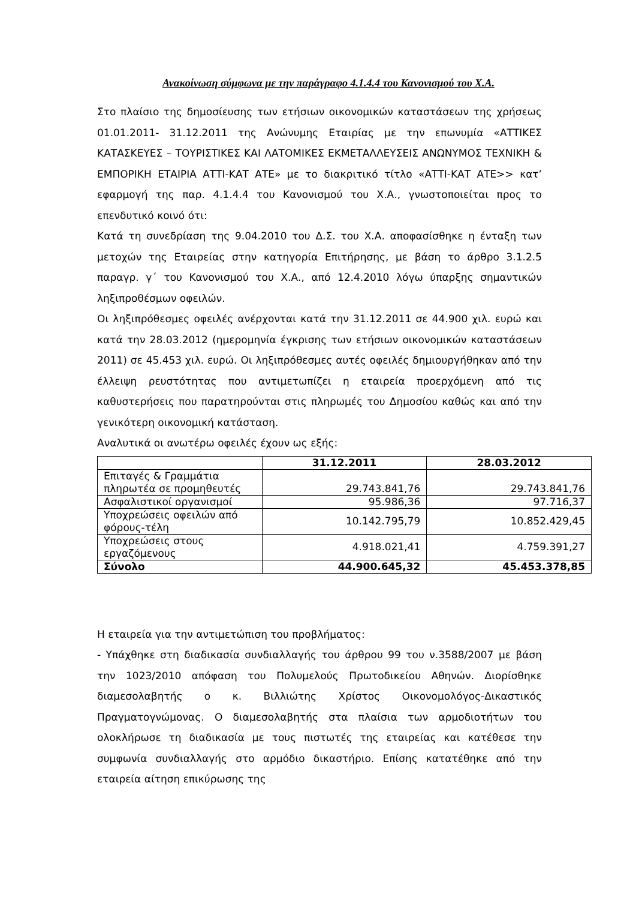Ανακοίνωση σύμφωνα με την παράγραφο 4.1.4.4 του Κανονισμού του Χ.Α.
Στο πλαίσιο της δημοσίευσης των ετήσιων οικονομικών καταστάσεων της χρήσεως 01.01.2011- 31.12.2011 της Ανώνυμης Εταιρίας με την επωνυμία «ΑΤΤΙΚΕΣ ΚΑΤΑΣΚΕΥΕΣ – ΤΟΥΡΙΣΤΙΚΕΣ ΚΑΙ ΛΑΤΟΜΙΚΕΣ ΕΚΜΕΤΑΛΛΕΥΣΕΙΣ ΑΝΩΝΥΜΟΣ ΤΕΧΝΙΚΗ & ΕΜΠΟΡΙΚΗ ΕΤΑΙΡΙΑ ΑΤΤΙ-ΚΑΤ ΑΤΕ» με το διακριτικό τίτλο «ΑΤΤΙ-ΚΑΤ ΑΤΕ>> κατ’ εφαρμογή της παρ. 4.1.4.4 του Κανονισμού του Χ.Α., γνωστοποιείται προς το επενδυτικό κοινό ότι:
Κατά τη συνεδρίαση της 9.04.2010 του Δ.Σ. του Χ.Α. αποφασίσθηκε η ένταξη των μετοχών της Εταιρείας στην κατηγορία Επιτήρησης, με βάση το άρθρο 3.1.2.5 παραγρ. γ΄ του Κανονισμού του Χ.Α., από 12.4.2010 λόγω ύπαρξης σημαντικών ληξιπροθέσμων οφειλών.
Οι ληξιπρόθεσμες οφειλές ανέρχονται κατά την 31.12.2011 σε 44.900 χιλ. ευρώ και κατά την 28.03.2012 (ημερομηνία έγκρισης των ετήσιων οικονομικών καταστάσεων 2011) σε 45.453 χιλ. ευρώ. Οι ληξιπρόθεσμες αυτές οφειλές δημιουργήθηκαν από την έλλειψη ρευστότητας που αντιμετωπίζει η εταιρεία προερχόμενη από τις καθυστερήσεις που παρατηρούνται στις πληρωμές του Δημοσίου καθώς και από την γενικότερη οικονομική κατάσταση.
Αναλυτικά οι ανωτέρω οφειλές έχουν ως εξής:
| | 31.12.2011 | 28.03.2012 |
| --- | --- | --- |
| Επιταγές & Γραμμάτια πληρωτέα σε προμηθευτές | 29.743.841,76 | 29.743.841,76 |
| Ασφαλιστικοί οργανισμοί | 95.986,36 | 97.716,37 |
| Υποχρεώσεις οφειλών από φόρους-τέλη | 10.142.795,79 | 10.852.429,45 |
| Υποχρεώσεις στους εργαζόμενους | 4.918.021,41 | 4.759.391,27 |
| Σύνολο | 44.900.645,32 | 45.453.378,85 |
Η εταιρεία για την αντιμετώπιση του προβλήματος:
- Υπάχθηκε στη διαδικασία συνδιαλλαγής του άρθρου 99 του ν.3588/2007 με βάση την 1023/2010 απόφαση του Πολυμελούς Πρωτοδικείου Αθηνών. Διορίσθηκε διαμεσολαβητής ο κ. Βιλλιώτης Χρίστος Οικονομολόγος-Δικαστικός Πραγματογνώμονας. Ο διαμεσολαβητής στα πλαίσια των αρμοδιοτήτων του ολοκλήρωσε τη διαδικασία με τους πιστωτές της εταιρείας και κατέθεσε την συμφωνία συνδιαλλαγής στο αρμόδιο δικαστήριο. Επίσης κατατέθηκε από την εταιρεία αίτηση επικύρωσης της